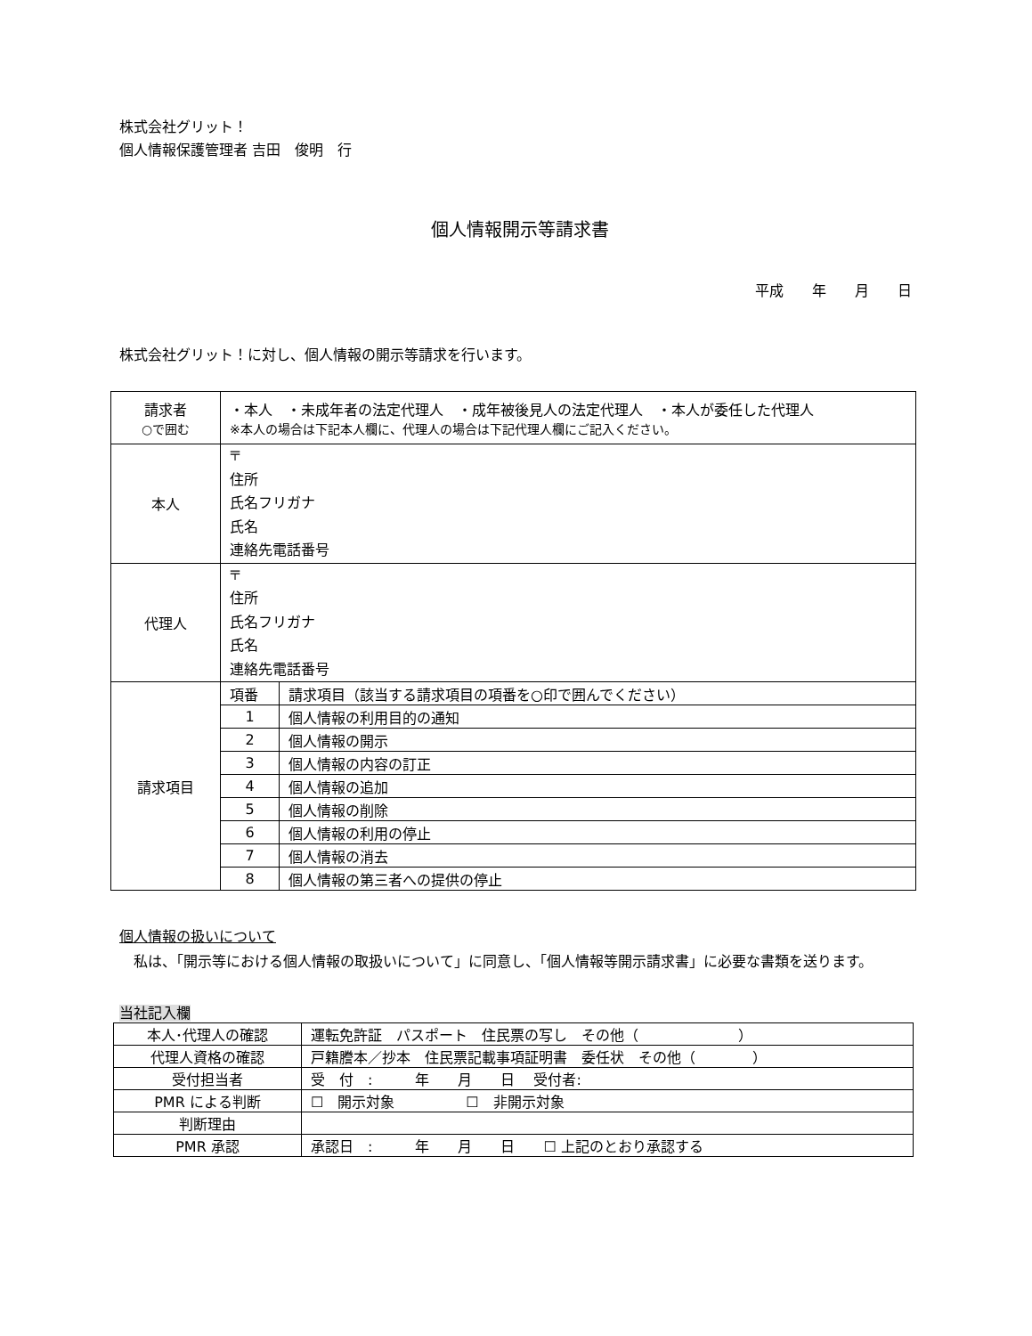株式会社グリット！
個人情報保護管理者 吉田　俊明　行
個人情報開示等請求書
平成　　年　　月　　日
株式会社グリット！に対し、個人情報の開示等請求を行います。
| 請求者 ○で囲む | ・本人 ・未成年者の法定代理人 ・成年被後見人の法定代理人 ・本人が委任した代理人 ※本人の場合は下記本人欄に、代理人の場合は下記代理人欄にご記入ください。 |
| 本人 | 〒 住所 氏名フリガナ 氏名 連絡先電話番号 |
| 代理人 | 〒 住所 氏名フリガナ 氏名 連絡先電話番号 |
| 請求項目 | / 項番 / 請求項目（該当する請求項目の項番を○印で囲んでください） / / 1 / 個人情報の利用目的の通知 / / 2 / 個人情報の開示 / / 3 / 個人情報の内容の訂正 / / 4 / 個人情報の追加 / / 5 / 個人情報の削除 / / 6 / 個人情報の利用の停止 / / 7 / 個人情報の消去 / / 8 / 個人情報の第三者への提供の停止 / |
個人情報の扱いについて
　私は、「開示等における個人情報の取扱いについて」に同意し、「個人情報等開示請求書」に必要な書類を送ります。
当社記入欄
| 本人･代理人の確認 | 運転免許証 パスポート 住民票の写し その他（ ） |
| 代理人資格の確認 | 戸籍謄本／抄本 住民票記載事項証明書 委任状 その他（ ） |
| 受付担当者 | 受 付 : 年 月 日 受付者: |
| PMR による判断 | ☐ 開示対象 ☐ 非開示対象 |
| 判断理由 | |
| PMR 承認 | 承認日 : 年 月 日 ☐ 上記のとおり承認する |